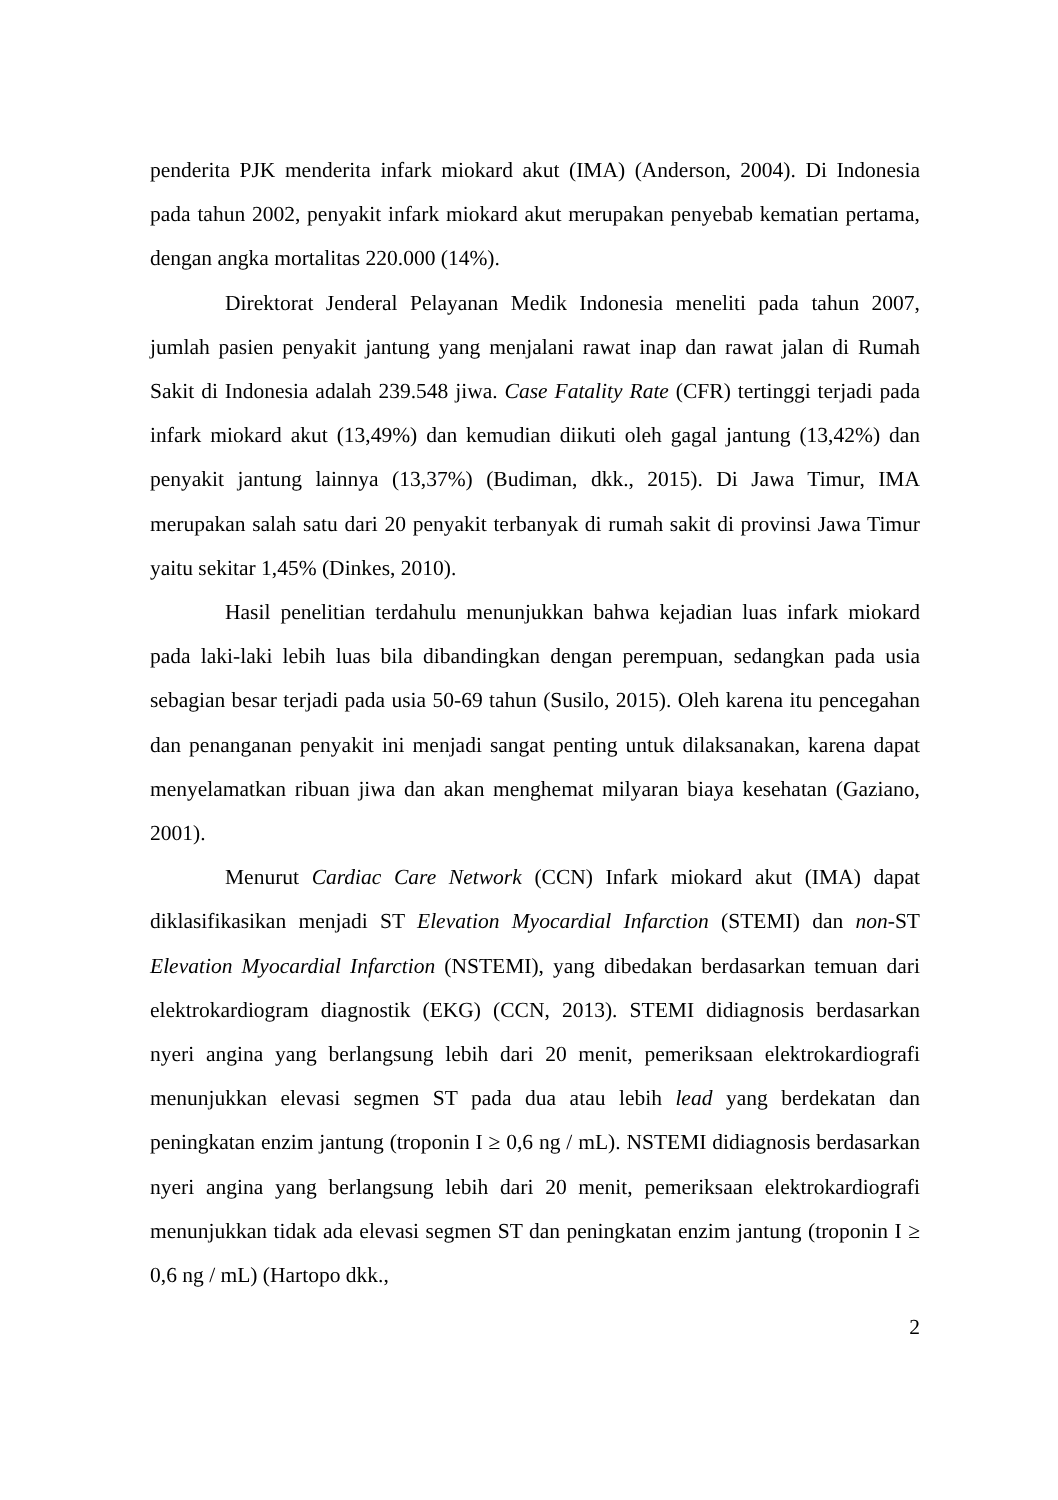penderita PJK menderita infark miokard akut (IMA) (Anderson, 2004). Di Indonesia pada tahun 2002, penyakit infark miokard akut merupakan penyebab kematian pertama, dengan angka mortalitas 220.000 (14%).
Direktorat Jenderal Pelayanan Medik Indonesia meneliti pada tahun 2007, jumlah pasien penyakit jantung yang menjalani rawat inap dan rawat jalan di Rumah Sakit di Indonesia adalah 239.548 jiwa. Case Fatality Rate (CFR) tertinggi terjadi pada infark miokard akut (13,49%) dan kemudian diikuti oleh gagal jantung (13,42%) dan penyakit jantung lainnya (13,37%) (Budiman, dkk., 2015). Di Jawa Timur, IMA merupakan salah satu dari 20 penyakit terbanyak di rumah sakit di provinsi Jawa Timur yaitu sekitar 1,45% (Dinkes, 2010).
Hasil penelitian terdahulu menunjukkan bahwa kejadian luas infark miokard pada laki-laki lebih luas bila dibandingkan dengan perempuan, sedangkan pada usia sebagian besar terjadi pada usia 50-69 tahun (Susilo, 2015). Oleh karena itu pencegahan dan penanganan penyakit ini menjadi sangat penting untuk dilaksanakan, karena dapat menyelamatkan ribuan jiwa dan akan menghemat milyaran biaya kesehatan (Gaziano, 2001).
Menurut Cardiac Care Network (CCN) Infark miokard akut (IMA) dapat diklasifikasikan menjadi ST Elevation Myocardial Infarction (STEMI) dan non-ST Elevation Myocardial Infarction (NSTEMI), yang dibedakan berdasarkan temuan dari elektrokardiogram diagnostik (EKG) (CCN, 2013). STEMI didiagnosis berdasarkan nyeri angina yang berlangsung lebih dari 20 menit, pemeriksaan elektrokardiografi menunjukkan elevasi segmen ST pada dua atau lebih lead yang berdekatan dan peningkatan enzim jantung (troponin I ≥ 0,6 ng / mL). NSTEMI didiagnosis berdasarkan nyeri angina yang berlangsung lebih dari 20 menit, pemeriksaan elektrokardiografi menunjukkan tidak ada elevasi segmen ST dan peningkatan enzim jantung (troponin I ≥ 0,6 ng / mL) (Hartopo dkk.,
2